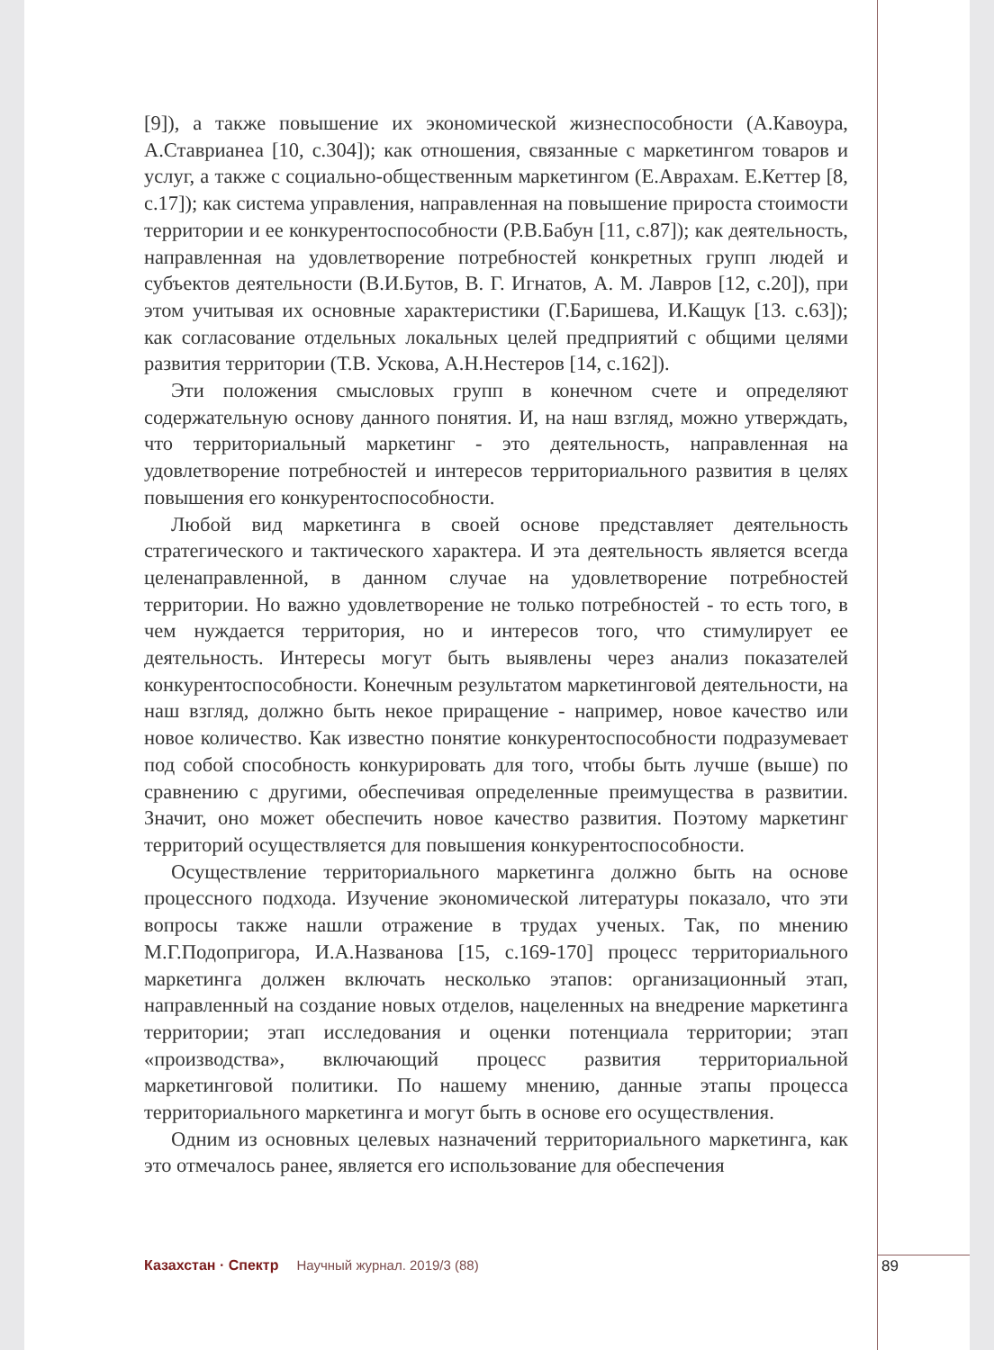[9]), а также повышение их экономической жизнеспособности (А.Кавоура, А.Ставрианеа [10, с.304]); как отношения, связанные с маркетингом товаров и услуг, а также с социально-общественным маркетингом (Е.Аврахам. Е.Кеттер [8, с.17]); как система управления, направленная на повышение прироста стоимости территории и ее конкурентоспособности (Р.В.Бабун [11, с.87]); как деятельность, направленная на удовлетворение потребностей конкретных групп людей и субъектов деятельности (В.И.Бутов, В. Г. Игнатов, А. М. Лавров [12, с.20]), при этом учитывая их основные характеристики (Г.Баришева, И.Кащук [13. с.63]); как согласование отдельных локальных целей предприятий с общими целями развития территории (Т.В. Ускова, А.Н.Нестеров [14, с.162]).
Эти положения смысловых групп в конечном счете и определяют содержательную основу данного понятия. И, на наш взгляд, можно утверждать, что территориальный маркетинг - это деятельность, направленная на удовлетворение потребностей и интересов территориального развития в целях повышения его конкурентоспособности.
Любой вид маркетинга в своей основе представляет деятельность стратегического и тактического характера. И эта деятельность является всегда целенаправленной, в данном случае на удовлетворение потребностей территории. Но важно удовлетворение не только потребностей - то есть того, в чем нуждается территория, но и интересов того, что стимулирует ее деятельность. Интересы могут быть выявлены через анализ показателей конкурентоспособности. Конечным результатом маркетинговой деятельности, на наш взгляд, должно быть некое приращение - например, новое качество или новое количество. Как известно понятие конкурентоспособности подразумевает под собой способность конкурировать для того, чтобы быть лучше (выше) по сравнению с другими, обеспечивая определенные преимущества в развитии. Значит, оно может обеспечить новое качество развития. Поэтому маркетинг территорий осуществляется для повышения конкурентоспособности.
Осуществление территориального маркетинга должно быть на основе процессного подхода. Изучение экономической литературы показало, что эти вопросы также нашли отражение в трудах ученых. Так, по мнению М.Г.Подопригора, И.А.Названова [15, с.169-170] процесс территориального маркетинга должен включать несколько этапов: организационный этап, направленный на создание новых отделов, нацеленных на внедрение маркетинга территории; этап исследования и оценки потенциала территории; этап «производства», включающий процесс развития территориальной маркетинговой политики. По нашему мнению, данные этапы процесса территориального маркетинга и могут быть в основе его осуществления.
Одним из основных целевых назначений территориального маркетинга, как это отмечалось ранее, является его использование для обеспечения
Казахстан · Спектр Научный журнал. 2019/3 (88) 89